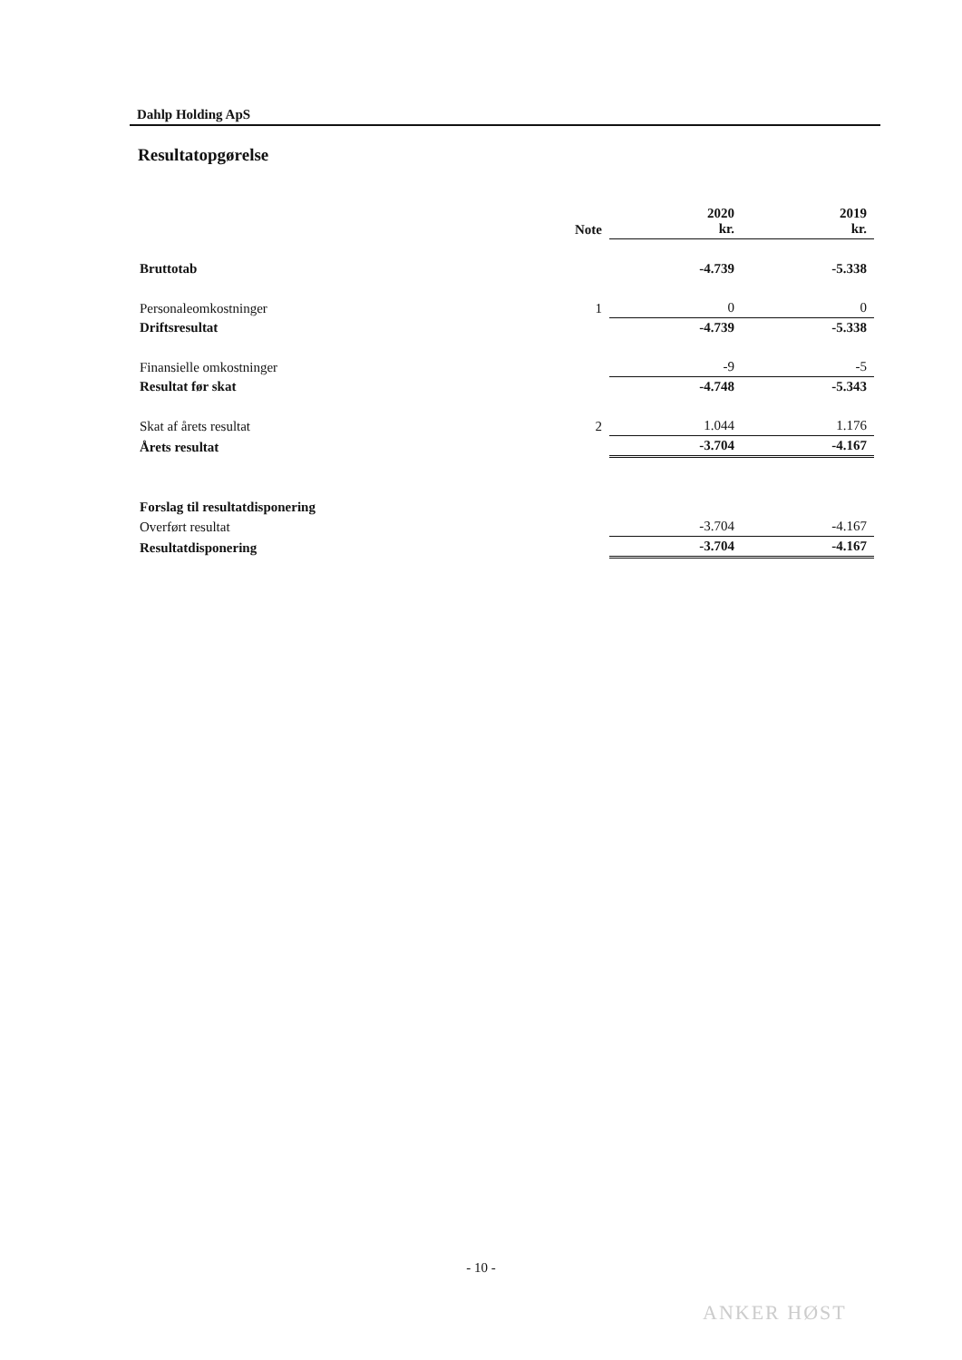Dahlp Holding ApS
Resultatopgørelse
| | Note | 2020 kr. | 2019 kr. |
| --- | --- | --- | --- |
| Bruttotab | | -4.739 | -5.338 |
| Personaleomkostninger | 1 | 0 | 0 |
| Driftsresultat | | -4.739 | -5.338 |
| Finansielle omkostninger | | -9 | -5 |
| Resultat før skat | | -4.748 | -5.343 |
| Skat af årets resultat | 2 | 1.044 | 1.176 |
| Årets resultat | | -3.704 | -4.167 |
| Forslag til resultatdisponering | | | |
| Overført resultat | | -3.704 | -4.167 |
| Resultatdisponering | | -3.704 | -4.167 |
- 10 -
ANKER HØST